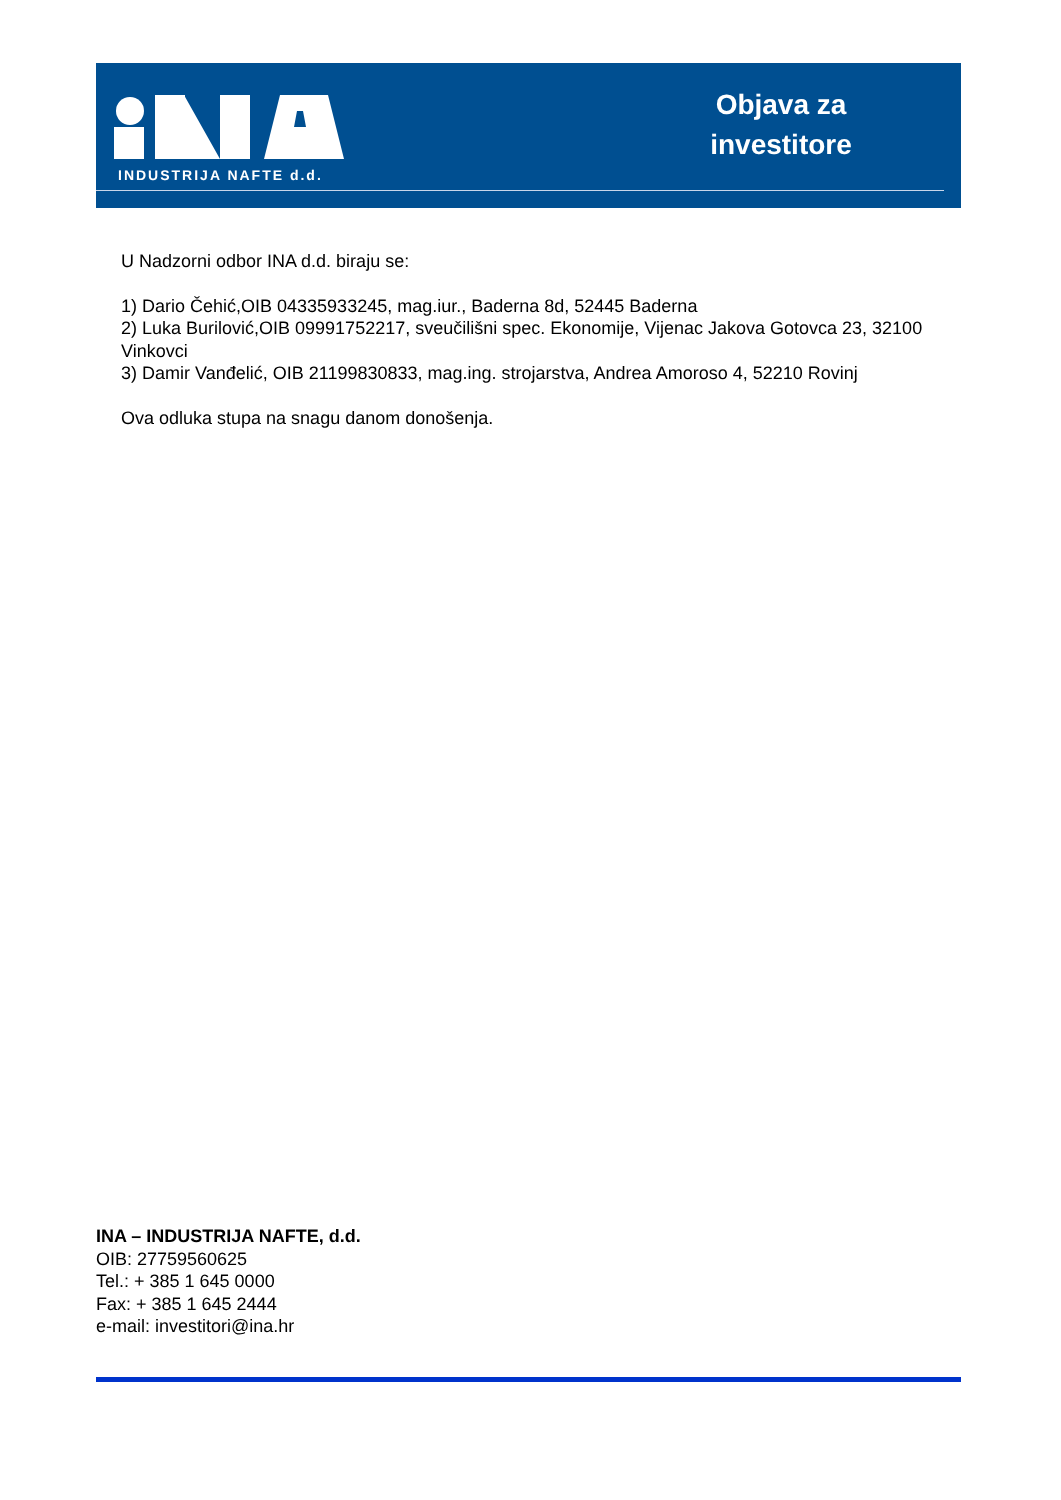INDUSTRIJA NAFTE d.d.
Objava za investitore
U Nadzorni odbor INA d.d. biraju se:
1) Dario Čehić,OIB 04335933245, mag.iur., Baderna 8d, 52445 Baderna
2) Luka Burilović,OIB 09991752217, sveučilišni spec. Ekonomije, Vijenac Jakova Gotovca 23, 32100 Vinkovci
3) Damir Vanđelić, OIB 21199830833, mag.ing. strojarstva, Andrea Amoroso 4, 52210 Rovinj
Ova odluka stupa na snagu danom donošenja.
INA – INDUSTRIJA NAFTE, d.d.
OIB: 27759560625
Tel.: + 385 1 645 0000
Fax: + 385 1 645 2444
e-mail: investitori@ina.hr